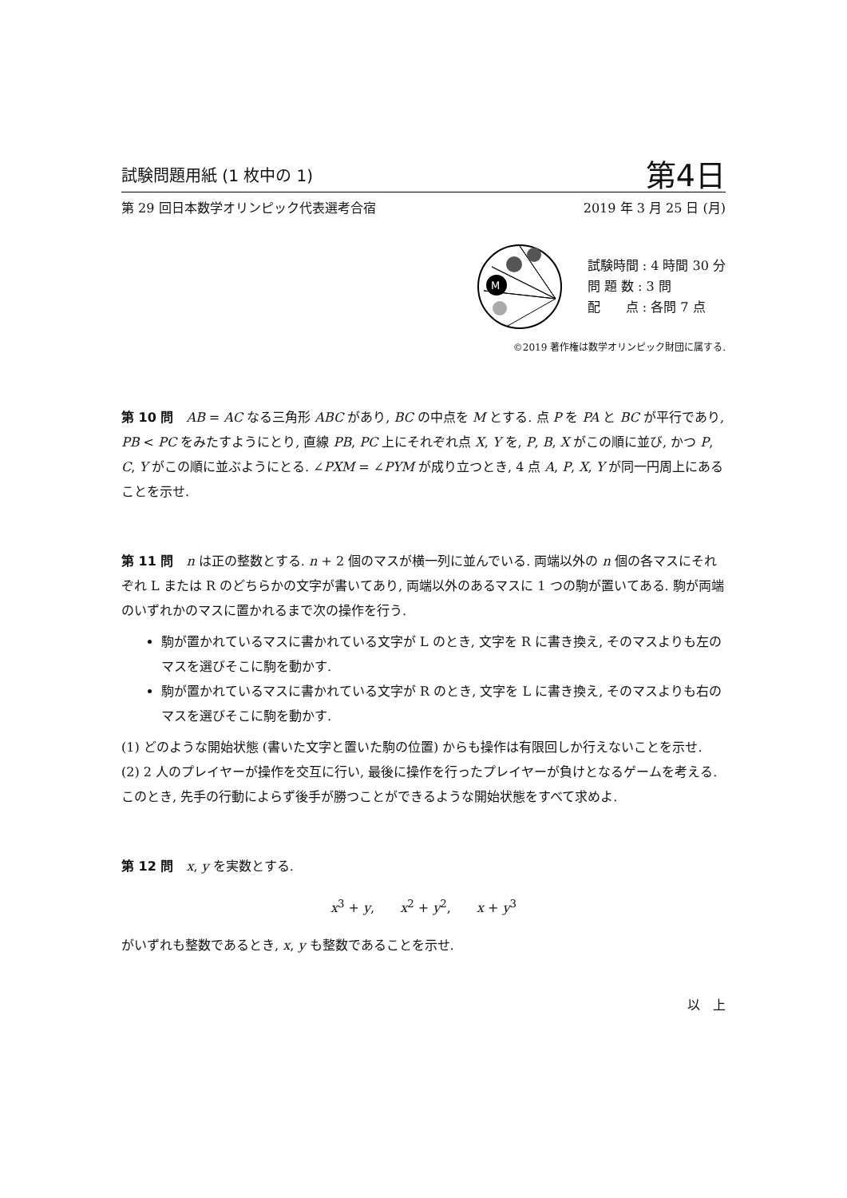試験問題用紙 (1 枚中の 1) 第4日
第 29 回日本数学オリンピック代表選考合宿 2019 年 3 月 25 日 (月)
M
試験時間 : 4 時間 30 分
問 題 数 : 3 問
配　　点 : 各問 7 点
©2019 著作権は数学オリンピック財団に属する.
第 10 問　AB = AC なる三角形 ABC があり, BC の中点を M とする. 点 P を PA と BC が平行であり, PB < PC をみたすようにとり, 直線 PB, PC 上にそれぞれ点 X, Y を, P, B, X がこの順に並び, かつ P, C, Y がこの順に並ぶようにとる. ∠PXM = ∠PYM が成り立つとき, 4 点 A, P, X, Y が同一円周上にあることを示せ.
第 11 問　n は正の整数とする. n + 2 個のマスが横一列に並んでいる. 両端以外の n 個の各マスにそれぞれ L または R のどちらかの文字が書いてあり, 両端以外のあるマスに 1 つの駒が置いてある. 駒が両端のいずれかのマスに置かれるまで次の操作を行う.
駒が置かれているマスに書かれている文字が L のとき, 文字を R に書き換え, そのマスよりも左のマスを選びそこに駒を動かす.
駒が置かれているマスに書かれている文字が R のとき, 文字を L に書き換え, そのマスよりも右のマスを選びそこに駒を動かす.
(1) どのような開始状態 (書いた文字と置いた駒の位置) からも操作は有限回しか行えないことを示せ.
(2) 2 人のプレイヤーが操作を交互に行い, 最後に操作を行ったプレイヤーが負けとなるゲームを考える. このとき, 先手の行動によらず後手が勝つことができるような開始状態をすべて求めよ.
第 12 問　x, y を実数とする.
x<sup>3</sup> + y,　　x<sup>2</sup> + y<sup>2</sup>,　　x + y<sup>3</sup>
がいずれも整数であるとき, x, y も整数であることを示せ.
以　上